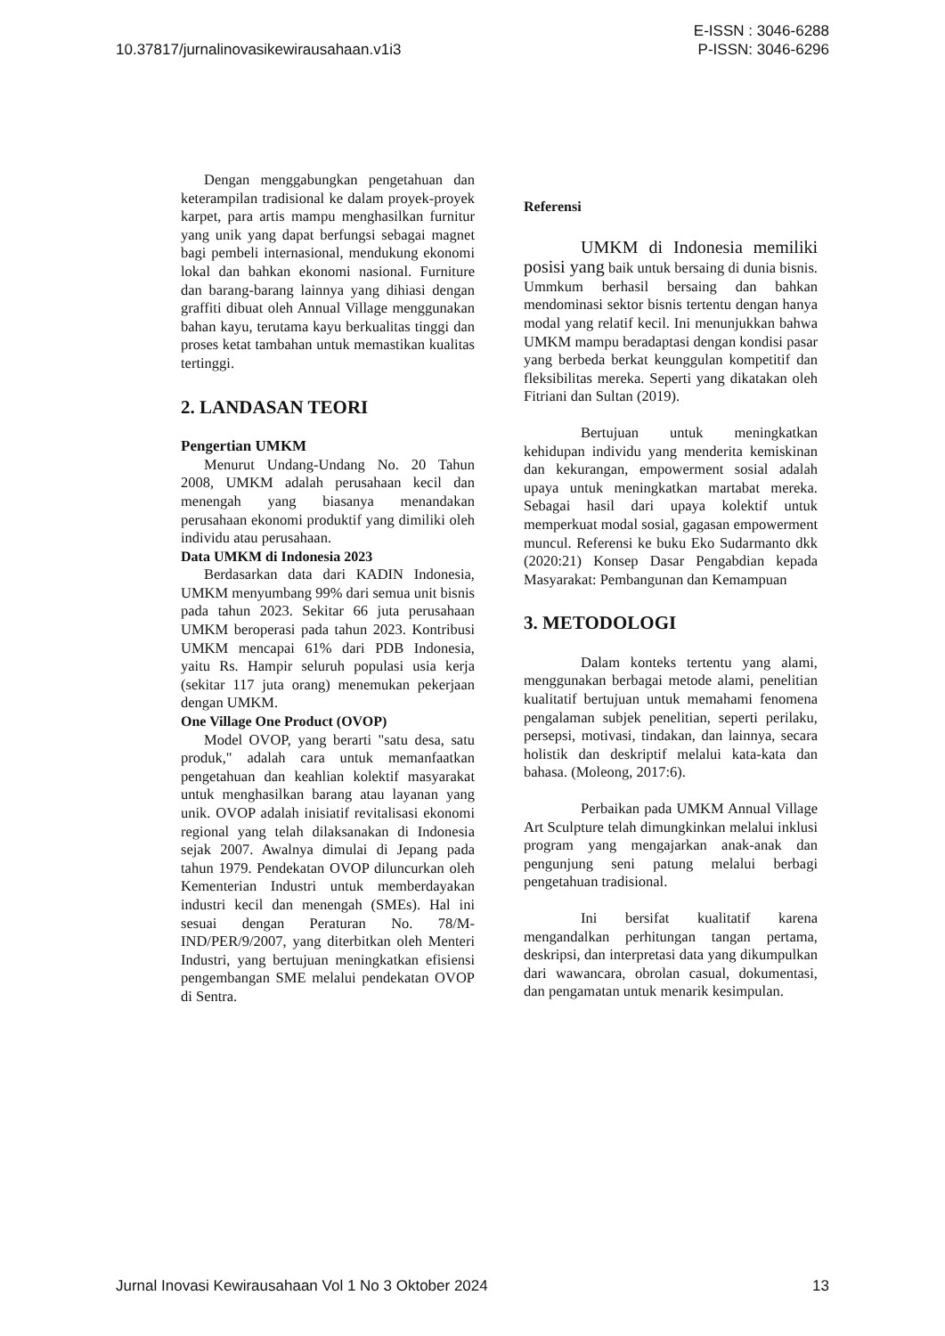10.37817/jurnalinovasikewirausahaan.v1i3
E-ISSN : 3046-6288
P-ISSN: 3046-6296
Dengan menggabungkan pengetahuan dan keterampilan tradisional ke dalam proyek-proyek karpet, para artis mampu menghasilkan furnitur yang unik yang dapat berfungsi sebagai magnet bagi pembeli internasional, mendukung ekonomi lokal dan bahkan ekonomi nasional. Furniture dan barang-barang lainnya yang dihiasi dengan graffiti dibuat oleh Annual Village menggunakan bahan kayu, terutama kayu berkualitas tinggi dan proses ketat tambahan untuk memastikan kualitas tertinggi.
2. LANDASAN TEORI
Pengertian UMKM
Menurut Undang-Undang No. 20 Tahun 2008, UMKM adalah perusahaan kecil dan menengah yang biasanya menandakan perusahaan ekonomi produktif yang dimiliki oleh individu atau perusahaan.
Data UMKM di Indonesia 2023
Berdasarkan data dari KADIN Indonesia, UMKM menyumbang 99% dari semua unit bisnis pada tahun 2023. Sekitar 66 juta perusahaan UMKM beroperasi pada tahun 2023. Kontribusi UMKM mencapai 61% dari PDB Indonesia, yaitu Rs. Hampir seluruh populasi usia kerja (sekitar 117 juta orang) menemukan pekerjaan dengan UMKM.
One Village One Product (OVOP)
Model OVOP, yang berarti "satu desa, satu produk," adalah cara untuk memanfaatkan pengetahuan dan keahlian kolektif masyarakat untuk menghasilkan barang atau layanan yang unik. OVOP adalah inisiatif revitalisasi ekonomi regional yang telah dilaksanakan di Indonesia sejak 2007. Awalnya dimulai di Jepang pada tahun 1979. Pendekatan OVOP diluncurkan oleh Kementerian Industri untuk memberdayakan industri kecil dan menengah (SMEs). Hal ini sesuai dengan Peraturan No. 78/M-IND/PER/9/2007, yang diterbitkan oleh Menteri Industri, yang bertujuan meningkatkan efisiensi pengembangan SME melalui pendekatan OVOP di Sentra.
Referensi
UMKM di Indonesia memiliki posisi yang baik untuk bersaing di dunia bisnis. Ummkum berhasil bersaing dan bahkan mendominasi sektor bisnis tertentu dengan hanya modal yang relatif kecil. Ini menunjukkan bahwa UMKM mampu beradaptasi dengan kondisi pasar yang berbeda berkat keunggulan kompetitif dan fleksibilitas mereka. Seperti yang dikatakan oleh Fitriani dan Sultan (2019).
Bertujuan untuk meningkatkan kehidupan individu yang menderita kemiskinan dan kekurangan, empowerment sosial adalah upaya untuk meningkatkan martabat mereka. Sebagai hasil dari upaya kolektif untuk memperkuat modal sosial, gagasan empowerment muncul. Referensi ke buku Eko Sudarmanto dkk (2020:21) Konsep Dasar Pengabdian kepada Masyarakat: Pembangunan dan Kemampuan
3. METODOLOGI
Dalam konteks tertentu yang alami, menggunakan berbagai metode alami, penelitian kualitatif bertujuan untuk memahami fenomena pengalaman subjek penelitian, seperti perilaku, persepsi, motivasi, tindakan, dan lainnya, secara holistik dan deskriptif melalui kata-kata dan bahasa. (Moleong, 2017:6).
Perbaikan pada UMKM Annual Village Art Sculpture telah dimungkinkan melalui inklusi program yang mengajarkan anak-anak dan pengunjung seni patung melalui berbagi pengetahuan tradisional.
Ini bersifat kualitatif karena mengandalkan perhitungan tangan pertama, deskripsi, dan interpretasi data yang dikumpulkan dari wawancara, obrolan casual, dokumentasi, dan pengamatan untuk menarik kesimpulan.
Jurnal Inovasi Kewirausahaan Vol 1 No 3 Oktober 2024
13